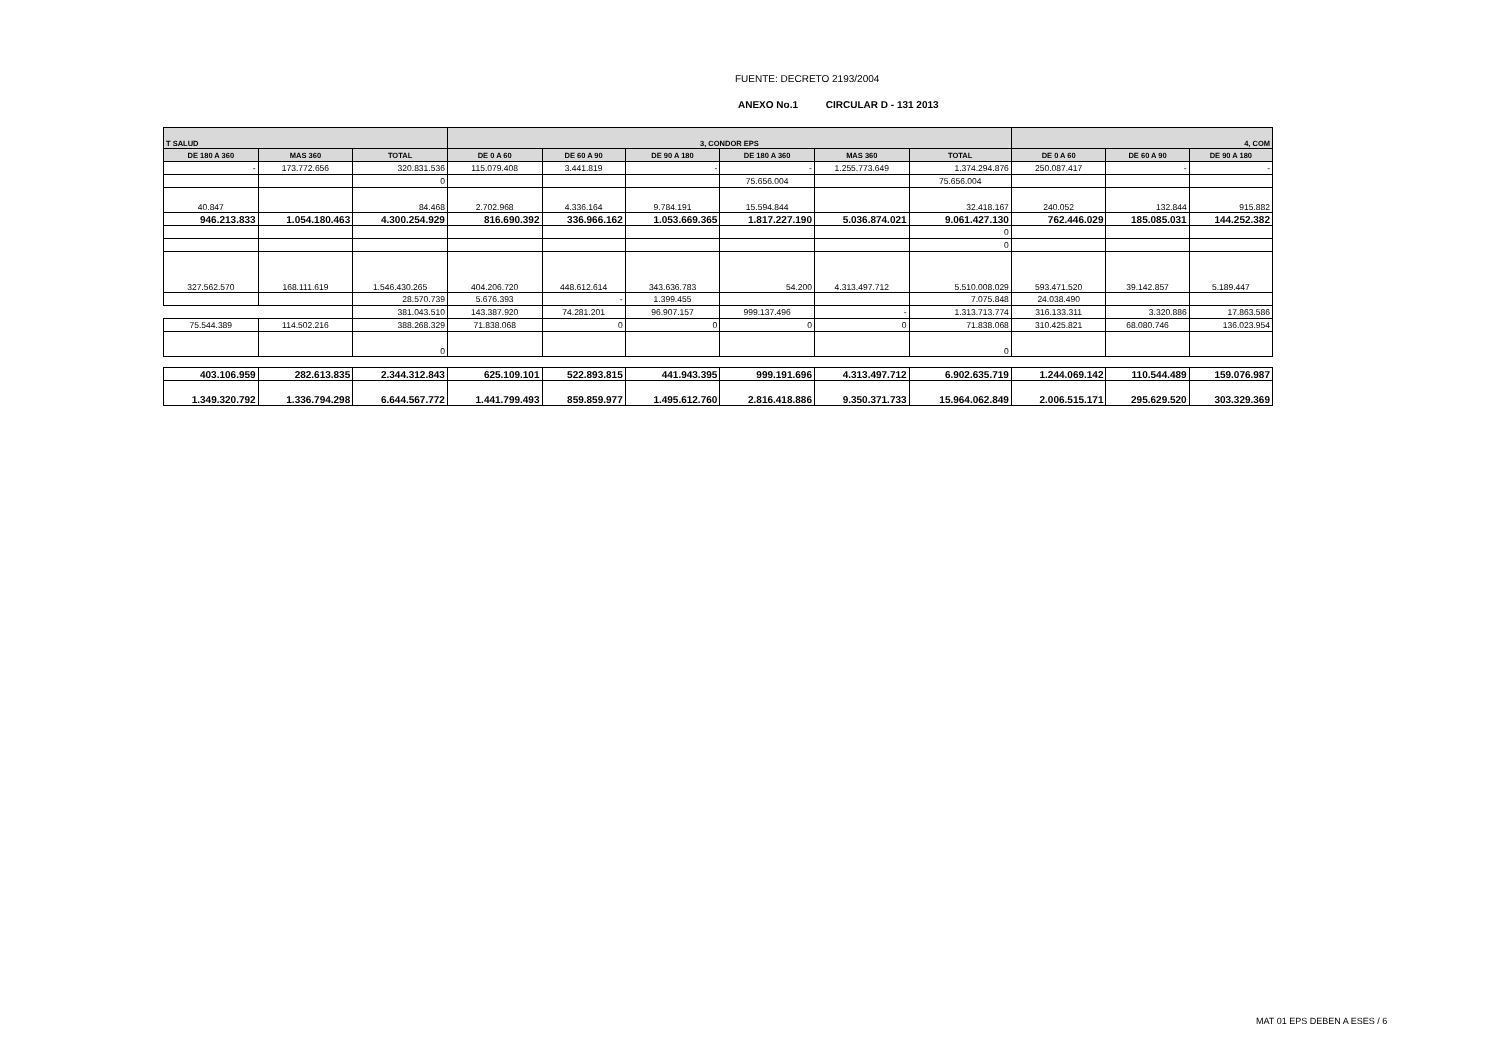FUENTE: DECRETO 2193/2004
ANEXO No.1 CIRCULAR D - 131 2013
| T SALUD | | | 3, CONDOR EPS | | | | | | 4, COM | | |
| --- | --- | --- | --- | --- | --- | --- | --- | --- | --- | --- | --- |
| DE 180 A 360 | MAS 360 | TOTAL | DE 0 A 60 | DE 60 A 90 | DE 90 A 180 | DE 180 A 360 | MAS 360 | TOTAL | DE 0 A 60 | DE 60 A 90 | DE 90 A 180 |
| - | 173.772.656 | 320.831.536 | 115.079.408 | 3.441.819 | - | - | 1.255.773.649 | 1.374.294.876 | 250.087.417 | - | - |
| | | 0 | | | | 75.656.004 | | 75.656.004 | | | |
| 40.847 | | 84.468 | 2.702.968 | 4.336.164 | 9.784.191 | 15.594.844 | | 32.418.167 | 240.052 | 132.844 | 915.882 |
| 946.213.833 | 1.054.180.463 | 4.300.254.929 | 816.690.392 | 336.966.162 | 1.053.669.365 | 1.817.227.190 | 5.036.874.021 | 9.061.427.130 | 762.446.029 | 185.085.031 | 144.252.382 |
| | | | | | | | | 0 | | | |
| | | | | | | | | 0 | | | |
| 327.562.570 | 168.111.619 | 1.546.430.265 | 404.206.720 | 448.612.614 | 343.636.783 | 54.200 | 4.313.497.712 | 5.510.008.029 | 593.471.520 | 39.142.857 | 5.189.447 |
| | | 28.570.739 | 5.676.393 | - | 1.399.455 | | | 7.075.848 | 24.038.490 | | |
| | | 381.043.510 | 143.387.920 | 74.281.201 | 96.907.157 | 999.137.496 | - | 1.313.713.774 | 316.133.311 | 3.320.886 | 17.863.586 |
| 75.544.389 | 114.502.216 | 388.268.329 | 71.838.068 | 0 | 0 | 0 | 0 | 71.838.068 | 310.425.821 | 68.080.746 | 136.023.954 |
| | | 0 | | | | | | 0 | | | |
| 403.106.959 | 282.613.835 | 2.344.312.843 | 625.109.101 | 522.893.815 | 441.943.395 | 999.191.696 | 4.313.497.712 | 6.902.635.719 | 1.244.069.142 | 110.544.489 | 159.076.987 |
| 1.349.320.792 | 1.336.794.298 | 6.644.567.772 | 1.441.799.493 | 859.859.977 | 1.495.612.760 | 2.816.418.886 | 9.350.371.733 | 15.964.062.849 | 2.006.515.171 | 295.629.520 | 303.329.369 |
MAT 01 EPS DEBEN A ESES / 6